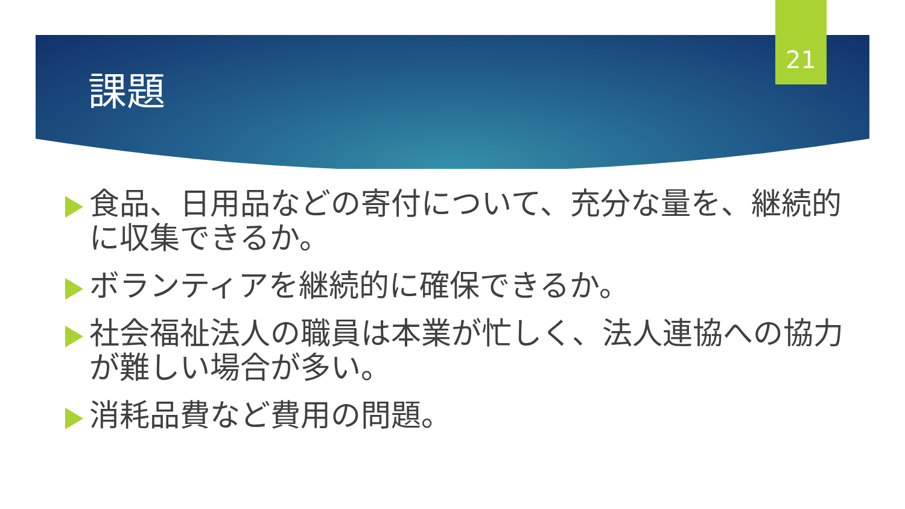21
課題
食品、日用品などの寄付について、充分な量を、継続的に収集できるか。
ボランティアを継続的に確保できるか。
社会福祉法人の職員は本業が忙しく、法人連協への協力が難しい場合が多い。
消耗品費など費用の問題。